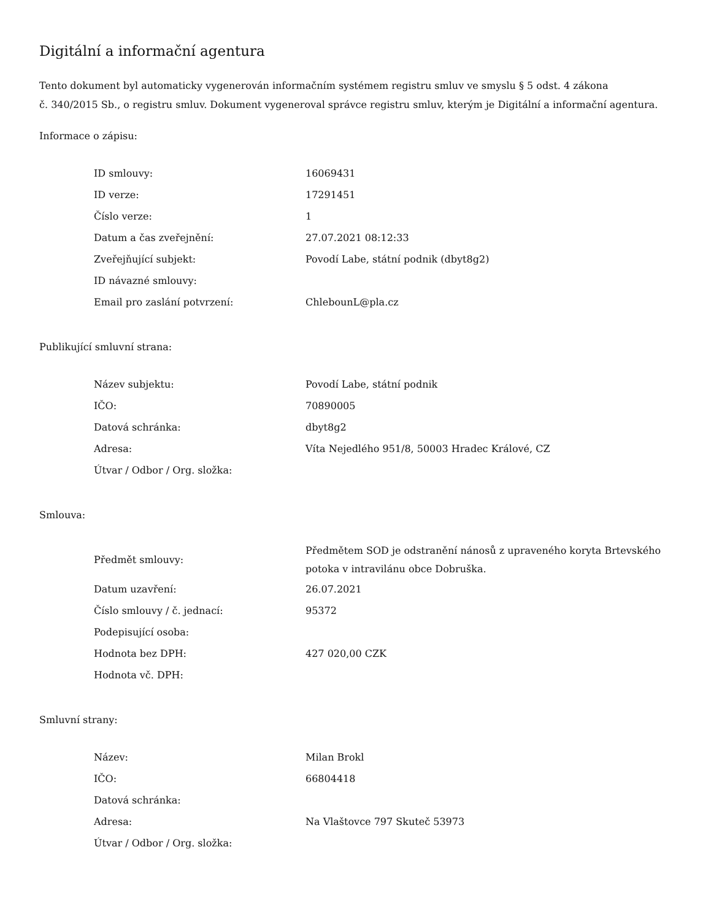Digitální a informační agentura
Tento dokument byl automaticky vygenerován informačním systémem registru smluv ve smyslu § 5 odst. 4 zákona
č. 340/2015 Sb., o registru smluv. Dokument vygeneroval správce registru smluv, kterým je Digitální a informační agentura.
Informace o zápisu:
| ID smlouvy: | 16069431 |
| ID verze: | 17291451 |
| Číslo verze: | 1 |
| Datum a čas zveřejnění: | 27.07.2021 08:12:33 |
| Zveřejňující subjekt: | Povodí Labe, státní podnik (dbyt8g2) |
| ID návazné smlouvy: | |
| Email pro zaslání potvrzení: | ChlebounL@pla.cz |
Publikující smluvní strana:
| Název subjektu: | Povodí Labe, státní podnik |
| IČO: | 70890005 |
| Datová schránka: | dbyt8g2 |
| Adresa: | Víta Nejedlého 951/8, 50003 Hradec Králové, CZ |
| Útvar / Odbor / Org. složka: | |
Smlouva:
| Předmět smlouvy: | Předmětem SOD je odstranění nánosů z upraveného koryta Brtevského potoka v intravilánu obce Dobruška. |
| Datum uzavření: | 26.07.2021 |
| Číslo smlouvy / č. jednací: | 95372 |
| Podepisující osoba: | |
| Hodnota bez DPH: | 427 020,00 CZK |
| Hodnota vč. DPH: | |
Smluvní strany:
| Název: | Milan Brokl |
| IČO: | 66804418 |
| Datová schránka: | |
| Adresa: | Na Vlaštovce 797 Skuteč 53973 |
| Útvar / Odbor / Org. složka: | |